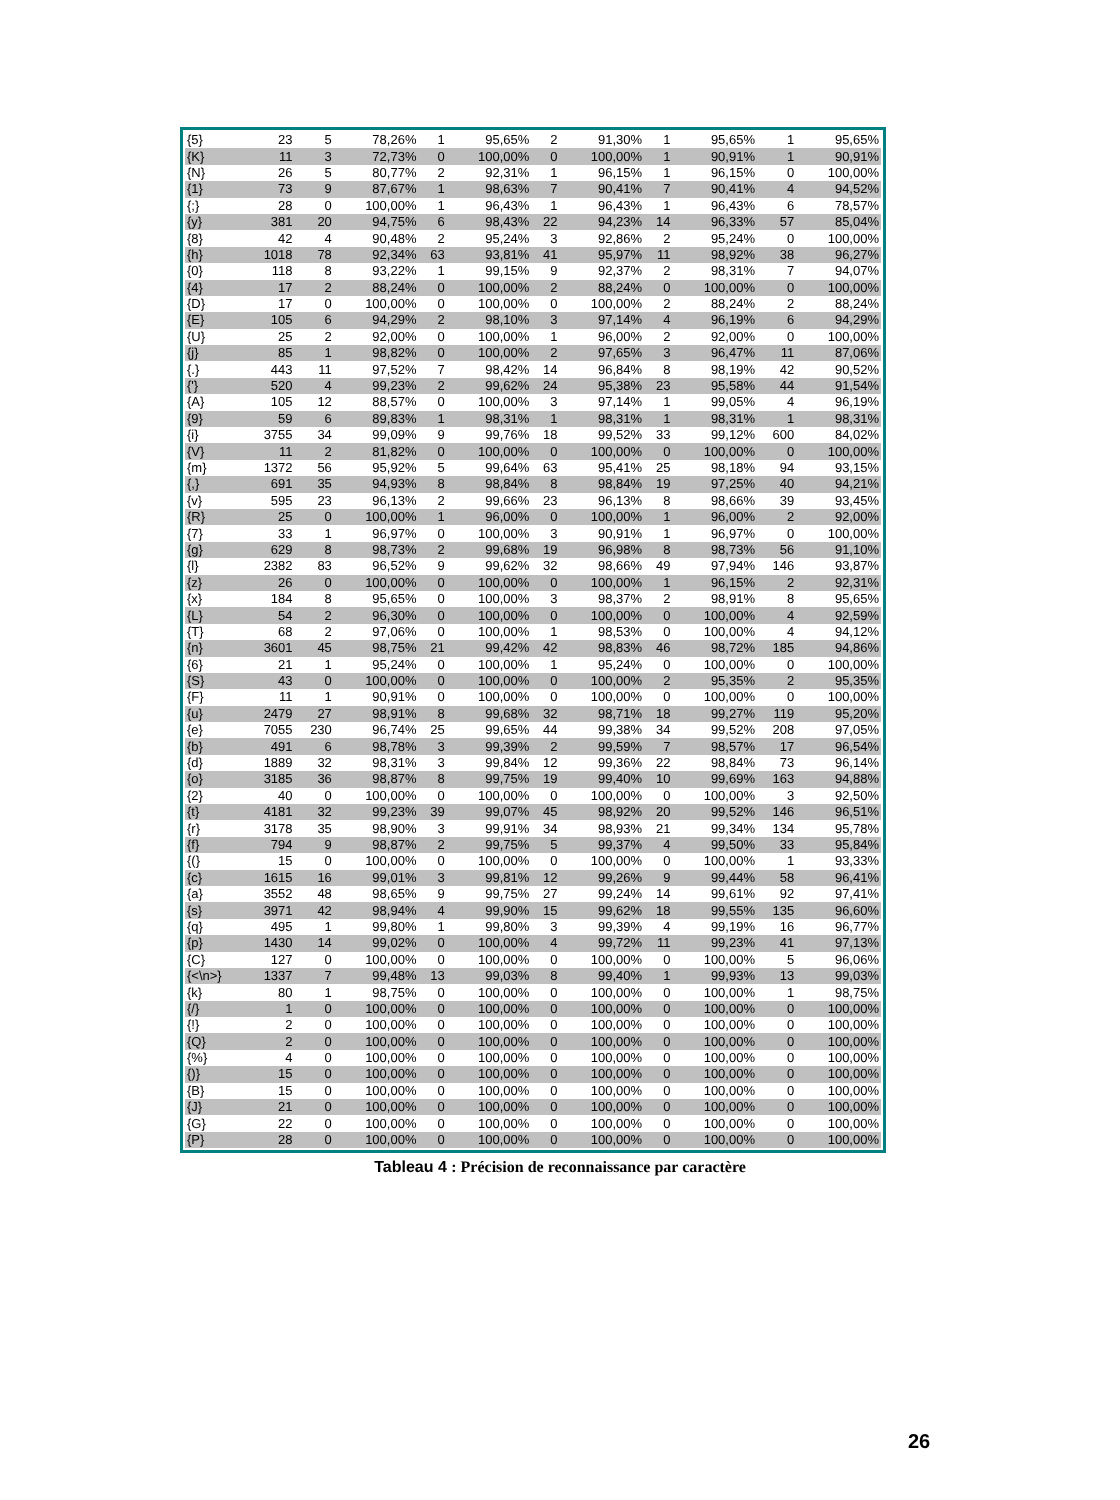| {5} | 23 | 5 | 78,26% | 1 | 95,65% | 2 | 91,30% | 1 | 95,65% | 1 | 95,65% |
| {K} | 11 | 3 | 72,73% | 0 | 100,00% | 0 | 100,00% | 1 | 90,91% | 1 | 90,91% |
| {N} | 26 | 5 | 80,77% | 2 | 92,31% | 1 | 96,15% | 1 | 96,15% | 0 | 100,00% |
| {1} | 73 | 9 | 87,67% | 1 | 98,63% | 7 | 90,41% | 7 | 90,41% | 4 | 94,52% |
| {;} | 28 | 0 | 100,00% | 1 | 96,43% | 1 | 96,43% | 1 | 96,43% | 6 | 78,57% |
| {y} | 381 | 20 | 94,75% | 6 | 98,43% | 22 | 94,23% | 14 | 96,33% | 57 | 85,04% |
| {8} | 42 | 4 | 90,48% | 2 | 95,24% | 3 | 92,86% | 2 | 95,24% | 0 | 100,00% |
| {h} | 1018 | 78 | 92,34% | 63 | 93,81% | 41 | 95,97% | 11 | 98,92% | 38 | 96,27% |
| {0} | 118 | 8 | 93,22% | 1 | 99,15% | 9 | 92,37% | 2 | 98,31% | 7 | 94,07% |
| {4} | 17 | 2 | 88,24% | 0 | 100,00% | 2 | 88,24% | 0 | 100,00% | 0 | 100,00% |
| {D} | 17 | 0 | 100,00% | 0 | 100,00% | 0 | 100,00% | 2 | 88,24% | 2 | 88,24% |
| {E} | 105 | 6 | 94,29% | 2 | 98,10% | 3 | 97,14% | 4 | 96,19% | 6 | 94,29% |
| {U} | 25 | 2 | 92,00% | 0 | 100,00% | 1 | 96,00% | 2 | 92,00% | 0 | 100,00% |
| {j} | 85 | 1 | 98,82% | 0 | 100,00% | 2 | 97,65% | 3 | 96,47% | 11 | 87,06% |
| {.} | 443 | 11 | 97,52% | 7 | 98,42% | 14 | 96,84% | 8 | 98,19% | 42 | 90,52% |
| {'} | 520 | 4 | 99,23% | 2 | 99,62% | 24 | 95,38% | 23 | 95,58% | 44 | 91,54% |
| {A} | 105 | 12 | 88,57% | 0 | 100,00% | 3 | 97,14% | 1 | 99,05% | 4 | 96,19% |
| {9} | 59 | 6 | 89,83% | 1 | 98,31% | 1 | 98,31% | 1 | 98,31% | 1 | 98,31% |
| {i} | 3755 | 34 | 99,09% | 9 | 99,76% | 18 | 99,52% | 33 | 99,12% | 600 | 84,02% |
| {V} | 11 | 2 | 81,82% | 0 | 100,00% | 0 | 100,00% | 0 | 100,00% | 0 | 100,00% |
| {m} | 1372 | 56 | 95,92% | 5 | 99,64% | 63 | 95,41% | 25 | 98,18% | 94 | 93,15% |
| {,} | 691 | 35 | 94,93% | 8 | 98,84% | 8 | 98,84% | 19 | 97,25% | 40 | 94,21% |
| {v} | 595 | 23 | 96,13% | 2 | 99,66% | 23 | 96,13% | 8 | 98,66% | 39 | 93,45% |
| {R} | 25 | 0 | 100,00% | 1 | 96,00% | 0 | 100,00% | 1 | 96,00% | 2 | 92,00% |
| {7} | 33 | 1 | 96,97% | 0 | 100,00% | 3 | 90,91% | 1 | 96,97% | 0 | 100,00% |
| {g} | 629 | 8 | 98,73% | 2 | 99,68% | 19 | 96,98% | 8 | 98,73% | 56 | 91,10% |
| {l} | 2382 | 83 | 96,52% | 9 | 99,62% | 32 | 98,66% | 49 | 97,94% | 146 | 93,87% |
| {z} | 26 | 0 | 100,00% | 0 | 100,00% | 0 | 100,00% | 1 | 96,15% | 2 | 92,31% |
| {x} | 184 | 8 | 95,65% | 0 | 100,00% | 3 | 98,37% | 2 | 98,91% | 8 | 95,65% |
| {L} | 54 | 2 | 96,30% | 0 | 100,00% | 0 | 100,00% | 0 | 100,00% | 4 | 92,59% |
| {T} | 68 | 2 | 97,06% | 0 | 100,00% | 1 | 98,53% | 0 | 100,00% | 4 | 94,12% |
| {n} | 3601 | 45 | 98,75% | 21 | 99,42% | 42 | 98,83% | 46 | 98,72% | 185 | 94,86% |
| {6} | 21 | 1 | 95,24% | 0 | 100,00% | 1 | 95,24% | 0 | 100,00% | 0 | 100,00% |
| {S} | 43 | 0 | 100,00% | 0 | 100,00% | 0 | 100,00% | 2 | 95,35% | 2 | 95,35% |
| {F} | 11 | 1 | 90,91% | 0 | 100,00% | 0 | 100,00% | 0 | 100,00% | 0 | 100,00% |
| {u} | 2479 | 27 | 98,91% | 8 | 99,68% | 32 | 98,71% | 18 | 99,27% | 119 | 95,20% |
| {e} | 7055 | 230 | 96,74% | 25 | 99,65% | 44 | 99,38% | 34 | 99,52% | 208 | 97,05% |
| {b} | 491 | 6 | 98,78% | 3 | 99,39% | 2 | 99,59% | 7 | 98,57% | 17 | 96,54% |
| {d} | 1889 | 32 | 98,31% | 3 | 99,84% | 12 | 99,36% | 22 | 98,84% | 73 | 96,14% |
| {o} | 3185 | 36 | 98,87% | 8 | 99,75% | 19 | 99,40% | 10 | 99,69% | 163 | 94,88% |
| {2} | 40 | 0 | 100,00% | 0 | 100,00% | 0 | 100,00% | 0 | 100,00% | 3 | 92,50% |
| {t} | 4181 | 32 | 99,23% | 39 | 99,07% | 45 | 98,92% | 20 | 99,52% | 146 | 96,51% |
| {r} | 3178 | 35 | 98,90% | 3 | 99,91% | 34 | 98,93% | 21 | 99,34% | 134 | 95,78% |
| {f} | 794 | 9 | 98,87% | 2 | 99,75% | 5 | 99,37% | 4 | 99,50% | 33 | 95,84% |
| {(} | 15 | 0 | 100,00% | 0 | 100,00% | 0 | 100,00% | 0 | 100,00% | 1 | 93,33% |
| {c} | 1615 | 16 | 99,01% | 3 | 99,81% | 12 | 99,26% | 9 | 99,44% | 58 | 96,41% |
| {a} | 3552 | 48 | 98,65% | 9 | 99,75% | 27 | 99,24% | 14 | 99,61% | 92 | 97,41% |
| {s} | 3971 | 42 | 98,94% | 4 | 99,90% | 15 | 99,62% | 18 | 99,55% | 135 | 96,60% |
| {q} | 495 | 1 | 99,80% | 1 | 99,80% | 3 | 99,39% | 4 | 99,19% | 16 | 96,77% |
| {p} | 1430 | 14 | 99,02% | 0 | 100,00% | 4 | 99,72% | 11 | 99,23% | 41 | 97,13% |
| {C} | 127 | 0 | 100,00% | 0 | 100,00% | 0 | 100,00% | 0 | 100,00% | 5 | 96,06% |
| {<\n>} | 1337 | 7 | 99,48% | 13 | 99,03% | 8 | 99,40% | 1 | 99,93% | 13 | 99,03% |
| {k} | 80 | 1 | 98,75% | 0 | 100,00% | 0 | 100,00% | 0 | 100,00% | 1 | 98,75% |
| {/} | 1 | 0 | 100,00% | 0 | 100,00% | 0 | 100,00% | 0 | 100,00% | 0 | 100,00% |
| {!} | 2 | 0 | 100,00% | 0 | 100,00% | 0 | 100,00% | 0 | 100,00% | 0 | 100,00% |
| {Q} | 2 | 0 | 100,00% | 0 | 100,00% | 0 | 100,00% | 0 | 100,00% | 0 | 100,00% |
| {%} | 4 | 0 | 100,00% | 0 | 100,00% | 0 | 100,00% | 0 | 100,00% | 0 | 100,00% |
| {)} | 15 | 0 | 100,00% | 0 | 100,00% | 0 | 100,00% | 0 | 100,00% | 0 | 100,00% |
| {B} | 15 | 0 | 100,00% | 0 | 100,00% | 0 | 100,00% | 0 | 100,00% | 0 | 100,00% |
| {J} | 21 | 0 | 100,00% | 0 | 100,00% | 0 | 100,00% | 0 | 100,00% | 0 | 100,00% |
| {G} | 22 | 0 | 100,00% | 0 | 100,00% | 0 | 100,00% | 0 | 100,00% | 0 | 100,00% |
| {P} | 28 | 0 | 100,00% | 0 | 100,00% | 0 | 100,00% | 0 | 100,00% | 0 | 100,00% |
Tableau 4 : Précision de reconnaissance par caractère
26